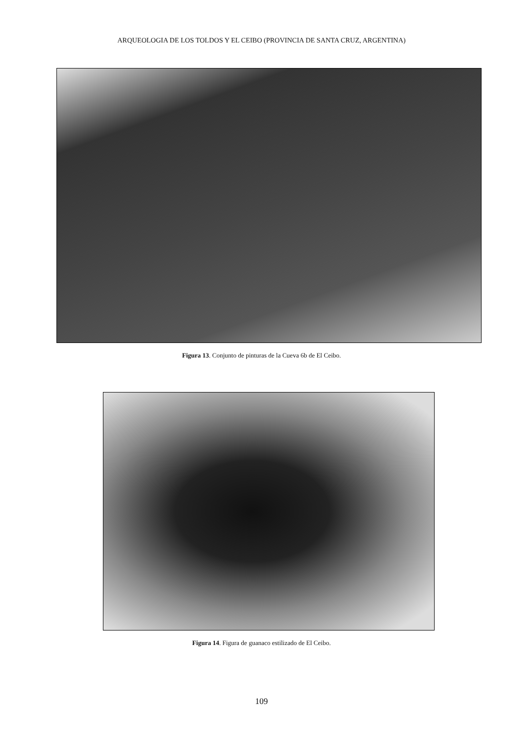ARQUEOLOGIA DE LOS TOLDOS Y EL CEIBO (PROVINCIA DE SANTA CRUZ, ARGENTINA)
Figura 13. Conjunto de pinturas de la Cueva 6b de El Ceibo.
Figura 14. Figura de guanaco estilizado de El Ceibo.
109